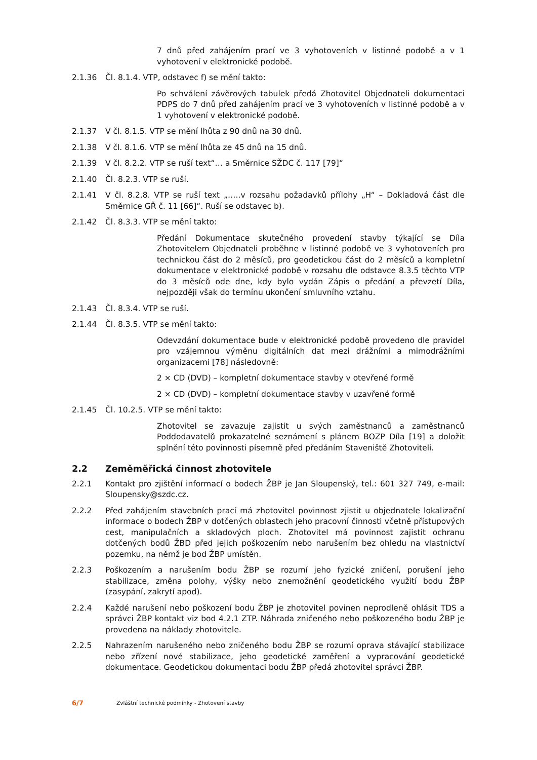7 dnů před zahájením prací ve 3 vyhotoveních v listinné podobě a v 1 vyhotovení v elektronické podobě.
2.1.36 Čl. 8.1.4. VTP, odstavec f) se mění takto:
Po schválení závěrových tabulek předá Zhotovitel Objednateli dokumentaci PDPS do 7 dnů před zahájením prací ve 3 vyhotoveních v listinné podobě a v 1 vyhotovení v elektronické podobě.
2.1.37 V čl. 8.1.5. VTP se mění lhůta z 90 dnů na 30 dnů.
2.1.38 V čl. 8.1.6. VTP se mění lhůta ze 45 dnů na 15 dnů.
2.1.39 V čl. 8.2.2. VTP se ruší text“… a Směrnice SŽDC č. 117 [79]“
2.1.40 Čl. 8.2.3. VTP se ruší.
2.1.41 V čl. 8.2.8. VTP se ruší text „…..v rozsahu požadavků přílohy „H“ – Dokladová část dle Směrnice GŘ č. 11 [66]“. Ruší se odstavec b).
2.1.42 Čl. 8.3.3. VTP se mění takto:
Předání Dokumentace skutečného provedení stavby týkající se Díla Zhotovitelem Objednateli proběhne v listinné podobě ve 3 vyhotoveních pro technickou část do 2 měsíců, pro geodetickou část do 2 měsíců a kompletní dokumentace v elektronické podobě v rozsahu dle odstavce 8.3.5 těchto VTP do 3 měsíců ode dne, kdy bylo vydán Zápis o předání a převzetí Díla, nejpozději však do termínu ukončení smluvního vztahu.
2.1.43 Čl. 8.3.4. VTP se ruší.
2.1.44 Čl. 8.3.5. VTP se mění takto:
Odevzdání dokumentace bude v elektronické podobě provedeno dle pravidel pro vzájemnou výměnu digitálních dat mezi drážními a mimodrážními organizacemi [78] následovně:
2 × CD (DVD) – kompletní dokumentace stavby v otevřené formě
2 × CD (DVD) – kompletní dokumentace stavby v uzavřené formě
2.1.45 Čl. 10.2.5. VTP se mění takto:
Zhotovitel se zavazuje zajistit u svých zaměstnanců a zaměstnanců Poddodavatelů prokazatelné seznámení s plánem BOZP Díla [19] a doložit splnění této povinnosti písemně před předáním Staveniště Zhotoviteli.
2.2 Zeměměřická činnost zhotovitele
2.2.1 Kontakt pro zjištění informací o bodech ŽBP je Jan Sloupenský, tel.: 601 327 749, e-mail: Sloupensky@szdc.cz.
2.2.2 Před zahájením stavebních prací má zhotovitel povinnost zjistit u objednatele lokalizační informace o bodech ŽBP v dotčených oblastech jeho pracovní činnosti včetně přístupových cest, manipulačních a skladových ploch. Zhotovitel má povinnost zajistit ochranu dotčených bodů ŽBD před jejich poškozením nebo narušením bez ohledu na vlastnictví pozemku, na němž je bod ŽBP umístěn.
2.2.3 Poškozením a narušením bodu ŽBP se rozumí jeho fyzické zničení, porušení jeho stabilizace, změna polohy, výšky nebo znemožnění geodetického využití bodu ŽBP (zasypání, zakrytí apod).
2.2.4 Každé narušení nebo poškození bodu ŽBP je zhotovitel povinen neprodleně ohlásit TDS a správci ŽBP kontakt viz bod 4.2.1 ZTP. Náhrada zničeného nebo poškozeného bodu ŽBP je provedena na náklady zhotovitele.
2.2.5 Nahrazením narušeného nebo zničeného bodu ŽBP se rozumí oprava stávající stabilizace nebo zřízení nové stabilizace, jeho geodetické zaměření a vypracování geodetické dokumentace. Geodetickou dokumentaci bodu ŽBP předá zhotovitel správci ŽBP.
6/7 Zvláštní technické podmínky - Zhotovení stavby